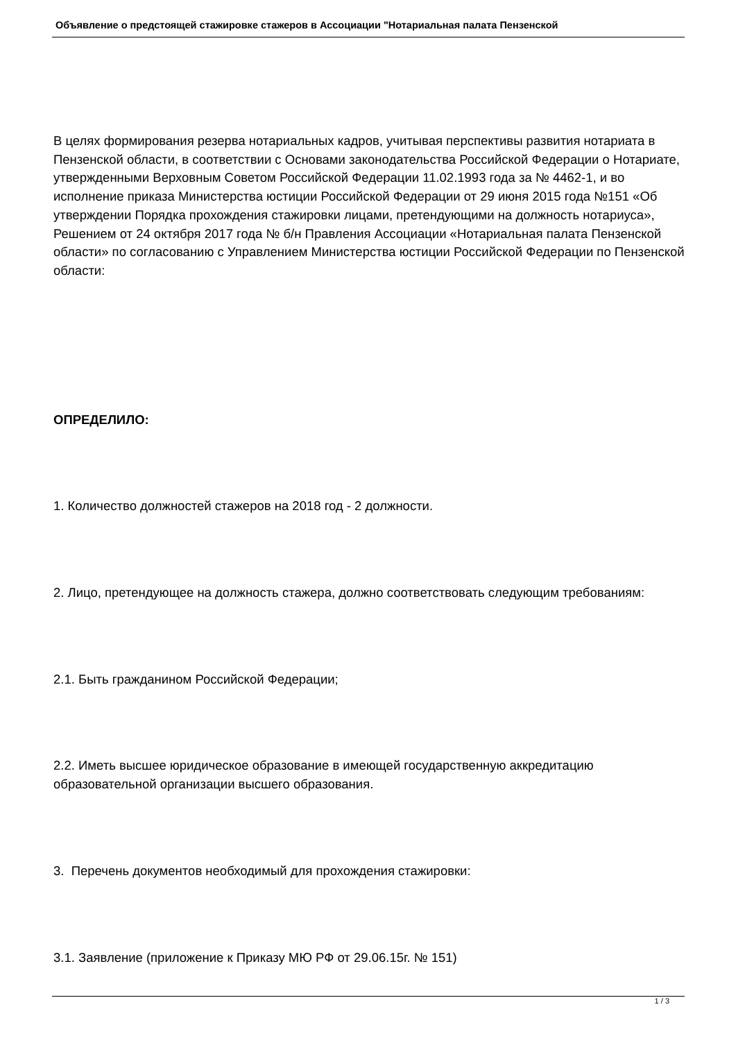Объявление о предстоящей стажировке стажеров в Ассоциации "Нотариальная палата Пензенской
В целях формирования резерва нотариальных кадров, учитывая перспективы развития нотариата в Пензенской области, в соответствии с Основами законодательства Российской Федерации о Нотариате, утвержденными Верховным Советом Российской Федерации 11.02.1993 года за № 4462-1, и во исполнение приказа Министерства юстиции Российской Федерации от 29 июня 2015 года №151 «Об утверждении Порядка прохождения стажировки лицами, претендующими на должность нотариуса», Решением от 24 октября 2017 года № б/н Правления Ассоциации «Нотариальная палата Пензенской области» по согласованию с Управлением Министерства юстиции Российской Федерации по Пензенской области:
ОПРЕДЕЛИЛО:
1. Количество должностей стажеров на 2018 год - 2 должности.
2. Лицо, претендующее на должность стажера, должно соответствовать следующим требованиям:
2.1. Быть гражданином Российской Федерации;
2.2. Иметь высшее юридическое образование в имеющей государственную аккредитацию образовательной организации высшего образования.
3. Перечень документов необходимый для прохождения стажировки:
3.1. Заявление (приложение к Приказу МЮ РФ от 29.06.15г. № 151)
1 / 3